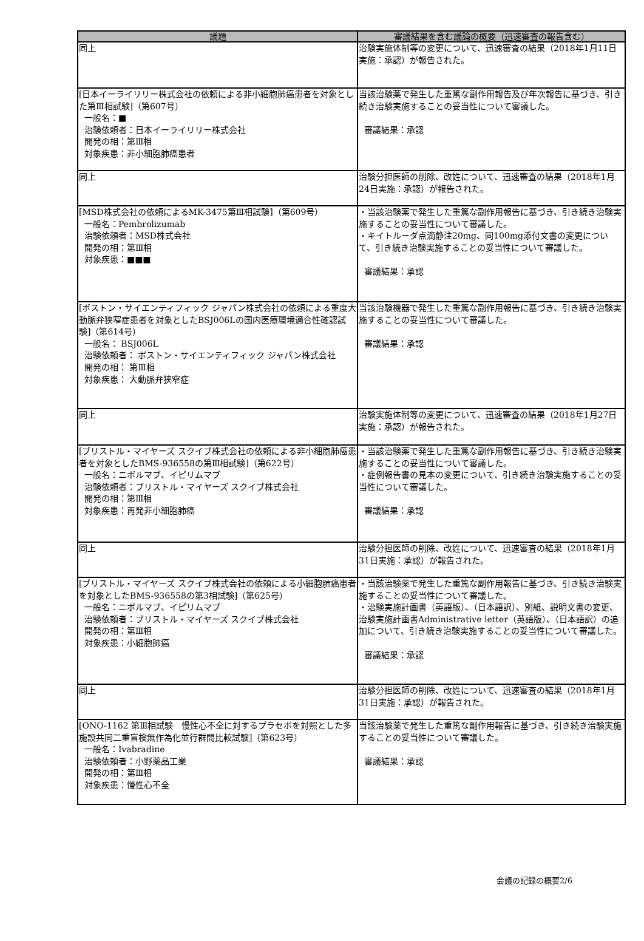| 議題 | 審議結果を含む議論の概要（迅速審査の報告含む） |
| --- | --- |
| 同上 | 治験実施体制等の変更について、迅速審査の結果（2018年1月11日実施：承認）が報告された。 |
| [日本イーライリリー株式会社の依頼による非小細胞肺癌患者を対象とした第Ⅲ相試験]（第607号） 一般名：■ 治験依頼者：日本イーライリリー株式会社 開発の相：第Ⅲ相 対象疾患：非小細胞肺癌患者 | 当該治験薬で発生した重篤な副作用報告及び年次報告に基づき、引き続き治験実施することの妥当性について審議した。 審議結果：承認 |
| 同上 | 治験分担医師の削除、改姓について、迅速審査の結果（2018年1月24日実施：承認）が報告された。 |
| [MSD株式会社の依頼によるMK-3475第Ⅲ相試験]（第609号） 一般名：Pembrolizumab 治験依頼者：MSD株式会社 開発の相：第Ⅲ相 対象疾患：■■■ | ・当該治験薬で発生した重篤な副作用報告に基づき、引き続き治験実施することの妥当性について審議した。 ・キイトルーダ点滴静注20mg、同100mg添付文書の変更について、引き続き治験実施することの妥当性について審議した。 審議結果：承認 |
| [ボストン・サイエンティフィック ジャパン株式会社の依頼による重度大動脈弁狭窄症患者を対象としたBSJ006Lの国内医療環境適合性確認試験]（第614号） 一般名： BSJ006L 治験依頼者： ボストン・サイエンティフィック ジャパン株式会社 開発の相： 第Ⅲ相 対象疾患： 大動脈弁狭窄症 | 当該治験機器で発生した重篤な副作用報告に基づき、引き続き治験実施することの妥当性について審議した。 審議結果：承認 |
| 同上 | 治験実施体制等の変更について、迅速審査の結果（2018年1月27日実施：承認）が報告された。 |
| [ブリストル・マイヤーズ スクイブ株式会社の依頼による非小細胞肺癌患者を対象としたBMS-936558の第Ⅲ相試験]（第622号） 一般名：ニボルマブ、イピリムマブ 治験依頼者：ブリストル・マイヤーズ スクイブ株式会社 開発の相：第Ⅲ相 対象疾患：再発非小細胞肺癌 | ・当該治験薬で発生した重篤な副作用報告に基づき、引き続き治験実施することの妥当性について審議した。 ・症例報告書の見本の変更について、引き続き治験実施することの妥当性について審議した。 審議結果：承認 |
| 同上 | 治験分担医師の削除、改姓について、迅速審査の結果（2018年1月31日実施：承認）が報告された。 |
| [ブリストル・マイヤーズ スクイブ株式会社の依頼による小細胞肺癌患者を対象としたBMS-936558の第3相試験]（第625号） 一般名：ニボルマブ、イピリムマブ 治験依頼者：ブリストル・マイヤーズ スクイブ株式会社 開発の相：第Ⅲ相 対象疾患：小細胞肺癌 | ・当該治験薬で発生した重篤な副作用報告に基づき、引き続き治験実施することの妥当性について審議した。 ・治験実施計画書（英語版）、（日本語訳）、別紙、説明文書の変更、治験実施計画書Administrative letter（英語版）、（日本語訳）の追加について、引き続き治験実施することの妥当性について審議した。 審議結果：承認 |
| 同上 | 治験分担医師の削除、改姓について、迅速審査の結果（2018年1月31日実施：承認）が報告された。 |
| [ONO-1162 第Ⅲ相試験 慢性心不全に対するプラセボを対照とした多施設共同二重盲検無作為化並行群間比較試験]（第623号） 一般名：Ivabradine 治験依頼者：小野薬品工業 開発の相：第Ⅲ相 対象疾患：慢性心不全 | 当該治験薬で発生した重篤な副作用報告に基づき、引き続き治験実施することの妥当性について審議した。 審議結果：承認 |
会議の記録の概要2/6